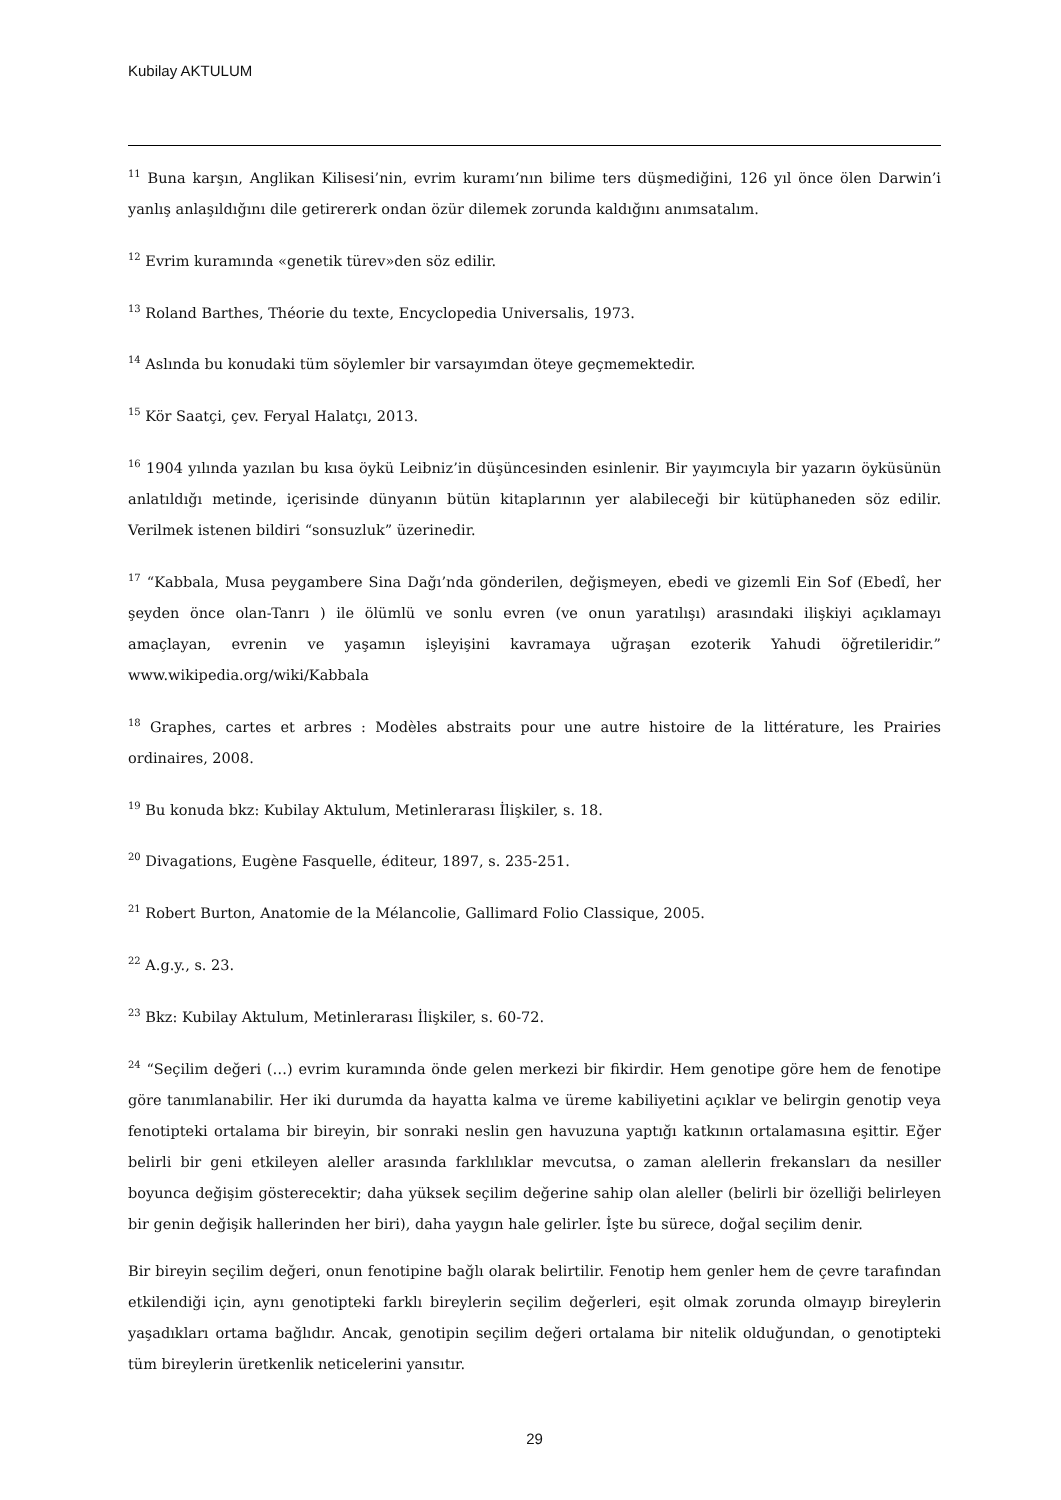Kubilay AKTULUM
<sup>11</sup> Buna karşın, Anglikan Kilisesi’nin, evrim kuramı’nın bilime ters düşmediğini, 126 yıl önce ölen Darwin’i yanlış anlaşıldığını dile getirererk ondan özür dilemek zorunda kaldığını anımsatalım.
<sup>12</sup> Evrim kuramında «genetik türev»den söz edilir.
<sup>13</sup> Roland Barthes, Théorie du texte, Encyclopedia Universalis, 1973.
<sup>14</sup> Aslında bu konudaki tüm söylemler bir varsayımdan öteye geçmemektedir.
<sup>15</sup> Kör Saatçi, çev. Feryal Halatçı, 2013.
<sup>16</sup> 1904 yılında yazılan bu kısa öykü Leibniz’in düşüncesinden esinlenir. Bir yayımcıyla bir yazarın öyküsünün anlatıldığı metinde, içerisinde dünyanın bütün kitaplarının yer alabileceği bir kütüphaneden söz edilir. Verilmek istenen bildiri “sonsuzluk” üzerinedir.
<sup>17</sup> “Kabbala, Musa peygambere Sina Dağı’nda gönderilen, değişmeyen, ebedi ve gizemli Ein Sof (Ebedî, her şeyden önce olan-Tanrı ) ile ölümlü ve sonlu evren (ve onun yaratılışı) arasındaki ilişkiyi açıklamayı amaçlayan, evrenin ve yaşamın işleyişini kavramaya uğraşan ezoterik Yahudi öğretileridir.” www.wikipedia.org/wiki/Kabbala
<sup>18</sup> Graphes, cartes et arbres : Modèles abstraits pour une autre histoire de la littérature, les Prairies ordinaires, 2008.
<sup>19</sup> Bu konuda bkz: Kubilay Aktulum, Metinlerarası İlişkiler, s. 18.
<sup>20</sup> Divagations, Eugène Fasquelle, éditeur, 1897, s. 235-251.
<sup>21</sup> Robert Burton, Anatomie de la Mélancolie, Gallimard Folio Classique, 2005.
<sup>22</sup> A.g.y., s. 23.
<sup>23</sup> Bkz: Kubilay Aktulum, Metinlerarası İlişkiler, s. 60-72.
<sup>24</sup> “Seçilim değeri (…) evrim kuramında önde gelen merkezi bir fikirdir. Hem genotipe göre hem de fenotipe göre tanımlanabilir. Her iki durumda da hayatta kalma ve üreme kabiliyetini açıklar ve belirgin genotip veya fenotipteki ortalama bir bireyin, bir sonraki neslin gen havuzuna yaptığı katkının ortalamasına eşittir. Eğer belirli bir geni etkileyen aleller arasında farklılıklar mevcutsa, o zaman alellerin frekansları da nesiller boyunca değişim gösterecektir; daha yüksek seçilim değerine sahip olan aleller (belirli bir özelliği belirleyen bir genin değişik hallerinden her biri), daha yaygın hale gelirler. İşte bu sürece, doğal seçilim denir.
Bir bireyin seçilim değeri, onun fenotipine bağlı olarak belirtilir. Fenotip hem genler hem de çevre tarafından etkilendiği için, aynı genotipteki farklı bireylerin seçilim değerleri, eşit olmak zorunda olmayıp bireylerin yaşadıkları ortama bağlıdır. Ancak, genotipin seçilim değeri ortalama bir nitelik olduğundan, o genotipteki tüm bireylerin üretkenlik neticelerini yansıtır.
29